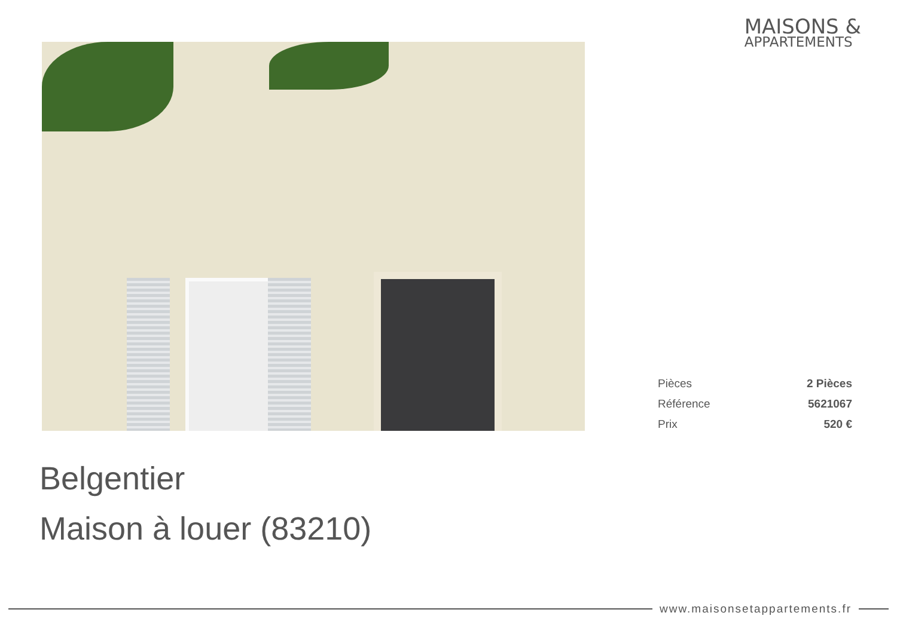MAISONS &
APPARTEMENTS
| Pièces | 2 Pièces |
| Référence | 5621067 |
| Prix | 520 € |
Belgentier
Maison à louer (83210)
www.maisonsetappartements.fr